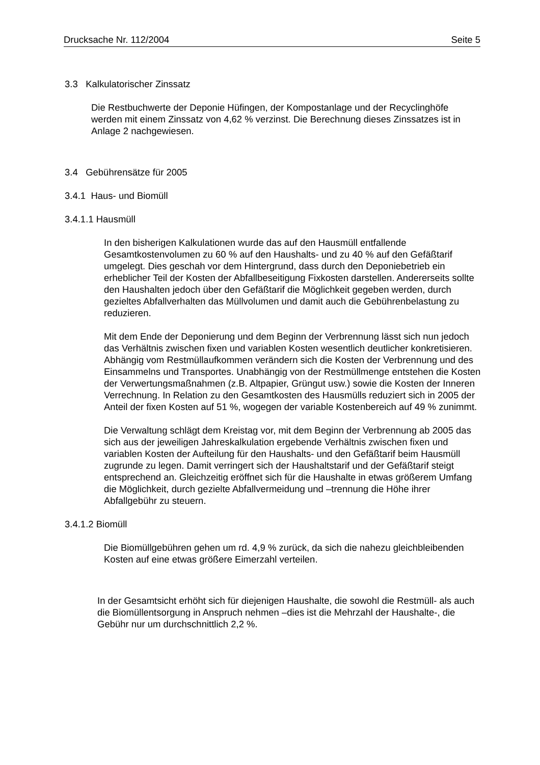Drucksache Nr. 112/2004 Seite 5
3.3 Kalkulatorischer Zinssatz
Die Restbuchwerte der Deponie Hüfingen, der Kompostanlage und der Recyclinghöfe werden mit einem Zinssatz von 4,62 % verzinst. Die Berechnung dieses Zinssatzes ist in Anlage 2 nachgewiesen.
3.4 Gebührensätze für 2005
3.4.1 Haus- und Biomüll
3.4.1.1 Hausmüll
In den bisherigen Kalkulationen wurde das auf den Hausmüll entfallende Gesamtkostenvolumen zu 60 % auf den Haushalts- und zu 40 % auf den Gefäßtarif umgelegt. Dies geschah vor dem Hintergrund, dass durch den Deponiebetrieb ein erheblicher Teil der Kosten der Abfallbeseitigung Fixkosten darstellen. Andererseits sollte den Haushalten jedoch über den Gefäßtarif die Möglichkeit gegeben werden, durch gezieltes Abfallverhalten das Müllvolumen und damit auch die Gebührenbelastung zu reduzieren.
Mit dem Ende der Deponierung und dem Beginn der Verbrennung lässt sich nun jedoch das Verhältnis zwischen fixen und variablen Kosten wesentlich deutlicher konkretisieren. Abhängig vom Restmüllaufkommen verändern sich die Kosten der Verbrennung und des Einsammelns und Transportes. Unabhängig von der Restmüllmenge entstehen die Kosten der Verwertungsmaßnahmen (z.B. Altpapier, Grüngut usw.) sowie die Kosten der Inneren Verrechnung. In Relation zu den Gesamtkosten des Hausmülls reduziert sich in 2005 der Anteil der fixen Kosten auf 51 %, wogegen der variable Kostenbereich auf 49 % zunimmt.
Die Verwaltung schlägt dem Kreistag vor, mit dem Beginn der Verbrennung ab 2005 das sich aus der jeweiligen Jahreskalkulation ergebende Verhältnis zwischen fixen und variablen Kosten der Aufteilung für den Haushalts- und den Gefäßtarif beim Hausmüll zugrunde zu legen. Damit verringert sich der Haushaltstarif und der Gefäßtarif steigt entsprechend an. Gleichzeitig eröffnet sich für die Haushalte in etwas größerem Umfang die Möglichkeit, durch gezielte Abfallvermeidung und –trennung die Höhe ihrer Abfallgebühr zu steuern.
3.4.1.2 Biomüll
Die Biomüllgebühren gehen um rd. 4,9 % zurück, da sich die nahezu gleichbleibenden Kosten auf eine etwas größere Eimerzahl verteilen.
In der Gesamtsicht erhöht sich für diejenigen Haushalte, die sowohl die Restmüll- als auch die Biomüllentsorgung in Anspruch nehmen –dies ist die Mehrzahl der Haushalte-, die Gebühr nur um durchschnittlich 2,2 %.